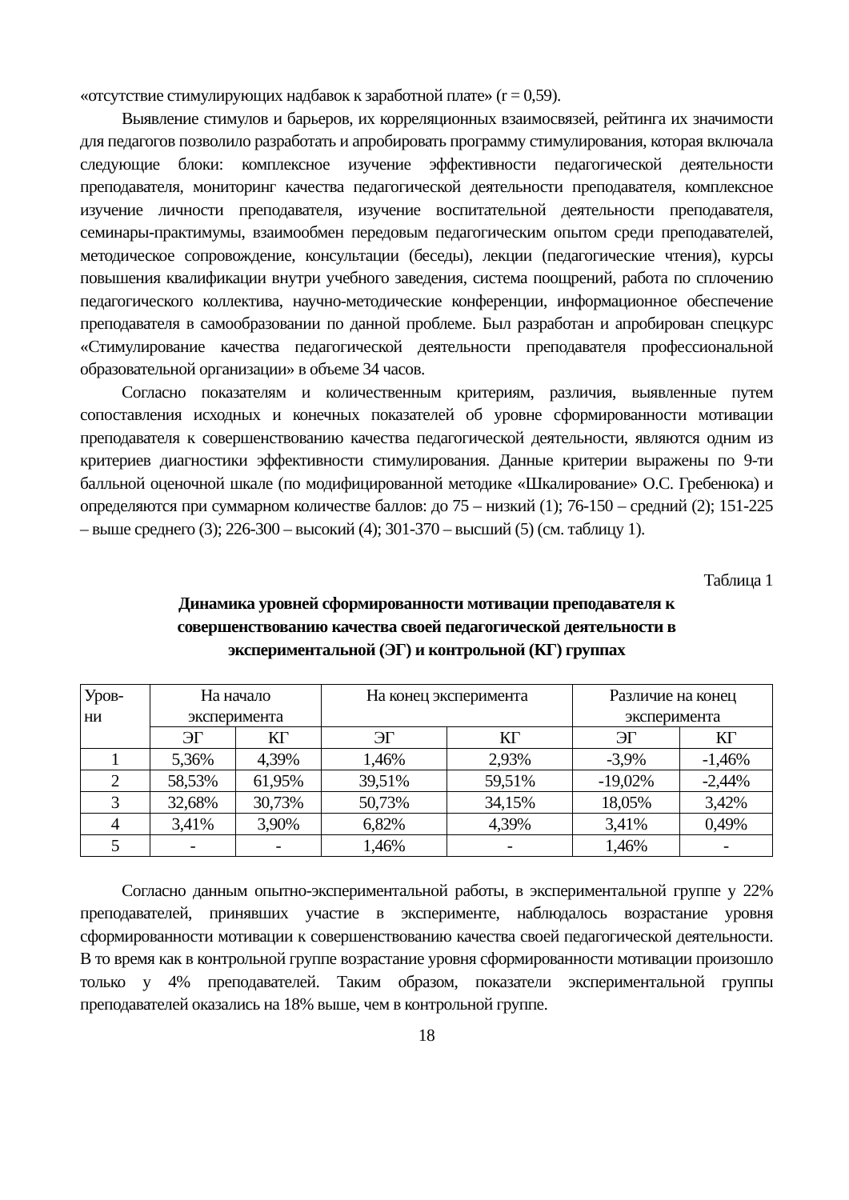«отсутствие стимулирующих надбавок к заработной плате» (r = 0,59).
Выявление стимулов и барьеров, их корреляционных взаимосвязей, рейтинга их значимости для педагогов позволило разработать и апробировать программу стимулирования, которая включала следующие блоки: комплексное изучение эффективности педагогической деятельности преподавателя, мониторинг качества педагогической деятельности преподавателя, комплексное изучение личности преподавателя, изучение воспитательной деятельности преподавателя, семинары-практимумы, взаимообмен передовым педагогическим опытом среди преподавателей, методическое сопровождение, консультации (беседы), лекции (педагогические чтения), курсы повышения квалификации внутри учебного заведения, система поощрений, работа по сплочению педагогического коллектива, научно-методические конференции, информационное обеспечение преподавателя в самообразовании по данной проблеме. Был разработан и апробирован спецкурс «Стимулирование качества педагогической деятельности преподавателя профессиональной образовательной организации» в объеме 34 часов.
Согласно показателям и количественным критериям, различия, выявленные путем сопоставления исходных и конечных показателей об уровне сформированности мотивации преподавателя к совершенствованию качества педагогической деятельности, являются одним из критериев диагностики эффективности стимулирования. Данные критерии выражены по 9-ти балльной оценочной шкале (по модифицированной методике «Шкалирование» О.С. Гребенюка) и определяются при суммарном количестве баллов: до 75 – низкий (1); 76-150 – средний (2); 151-225 – выше среднего (3); 226-300 – высокий (4); 301-370 – высший (5) (см. таблицу 1).
Таблица 1
Динамика уровней сформированности мотивации преподавателя к
совершенствованию качества своей педагогической деятельности в
экспериментальной (ЭГ) и контрольной (КГ) группах
| Уров- ни | На начало эксперимента | | На конец эксперимента | | Различие на конец эксперимента | |
| --- | --- | --- | --- | --- | --- | --- |
| | ЭГ | КГ | ЭГ | КГ | ЭГ | КГ |
| 1 | 5,36% | 4,39% | 1,46% | 2,93% | -3,9% | -1,46% |
| 2 | 58,53% | 61,95% | 39,51% | 59,51% | -19,02% | -2,44% |
| 3 | 32,68% | 30,73% | 50,73% | 34,15% | 18,05% | 3,42% |
| 4 | 3,41% | 3,90% | 6,82% | 4,39% | 3,41% | 0,49% |
| 5 | - | - | 1,46% | - | 1,46% | - |
Согласно данным опытно-экспериментальной работы, в экспериментальной группе у 22% преподавателей, принявших участие в эксперименте, наблюдалось возрастание уровня сформированности мотивации к совершенствованию качества своей педагогической деятельности. В то время как в контрольной группе возрастание уровня сформированности мотивации произошло только у 4% преподавателей. Таким образом, показатели экспериментальной группы преподавателей оказались на 18% выше, чем в контрольной группе.
18